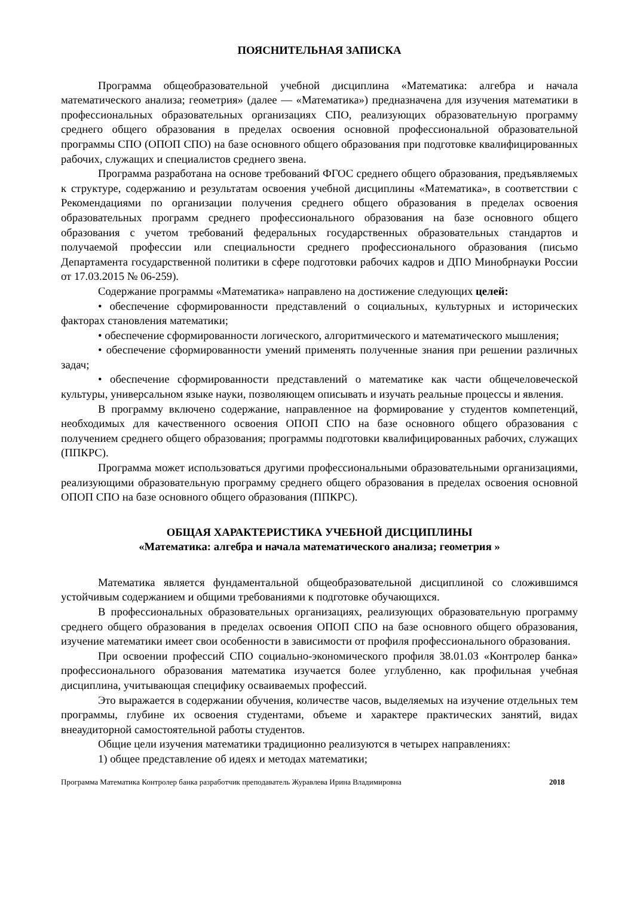ПОЯСНИТЕЛЬНАЯ ЗАПИСКА
Программа общеобразовательной учебной дисциплина «Математика: алгебра и начала математического анализа; геометрия» (далее — «Математика») предназначена для изучения математики в профессиональных образовательных организациях СПО, реализующих образовательную программу среднего общего образования в пределах освоения основной профессиональной образовательной программы СПО (ОПОП СПО) на базе основного общего образования при подготовке квалифицированных рабочих, служащих и специалистов среднего звена.
Программа разработана на основе требований ФГОС среднего общего образования, предъявляемых к структуре, содержанию и результатам освоения учебной дисциплины «Математика», в соответствии с Рекомендациями по организации получения среднего общего образования в пределах освоения образовательных программ среднего профессионального образования на базе основного общего образования с учетом требований федеральных государственных образовательных стандартов и получаемой профессии или специальности среднего профессионального образования (письмо Департамента государственной политики в сфере подготовки рабочих кадров и ДПО Минобрнауки России от 17.03.2015 № 06-259).
Содержание программы «Математика» направлено на достижение следующих целей:
• обеспечение сформированности представлений о социальных, культурных и исторических факторах становления математики;
• обеспечение сформированности логического, алгоритмического и математического мышления;
• обеспечение сформированности умений применять полученные знания при решении различных задач;
• обеспечение сформированности представлений о математике как части общечеловеческой культуры, универсальном языке науки, позволяющем описывать и изучать реальные процессы и явления.
В программу включено содержание, направленное на формирование у студентов компетенций, необходимых для качественного освоения ОПОП СПО на базе основного общего образования с получением среднего общего образования; программы подготовки квалифицированных рабочих, служащих (ППКРС).
Программа может использоваться другими профессиональными образовательными организациями, реализующими образовательную программу среднего общего образования в пределах освоения основной ОПОП СПО на базе основного общего образования (ППКРС).
ОБЩАЯ ХАРАКТЕРИСТИКА УЧЕБНОЙ ДИСЦИПЛИНЫ
«Математика: алгебра и начала математического анализа; геометрия »
Математика является фундаментальной общеобразовательной дисциплиной со сложившимся устойчивым содержанием и общими требованиями к подготовке обучающихся.
В профессиональных образовательных организациях, реализующих образовательную программу среднего общего образования в пределах освоения ОПОП СПО на базе основного общего образования, изучение математики имеет свои особенности в зависимости от профиля профессионального образования.
При освоении профессий СПО социально-экономического профиля 38.01.03 «Контролер банка» профессионального образования математика изучается более углубленно, как профильная учебная дисциплина, учитывающая специфику осваиваемых профессий.
Это выражается в содержании обучения, количестве часов, выделяемых на изучение отдельных тем программы, глубине их освоения студентами, объеме и характере практических занятий, видах внеаудиторной самостоятельной работы студентов.
Общие цели изучения математики традиционно реализуются в четырех направлениях:
1) общее представление об идеях и методах математики;
Программа Математика Контролер банка разработчик преподаватель Журавлева Ирина Владимировна 2018